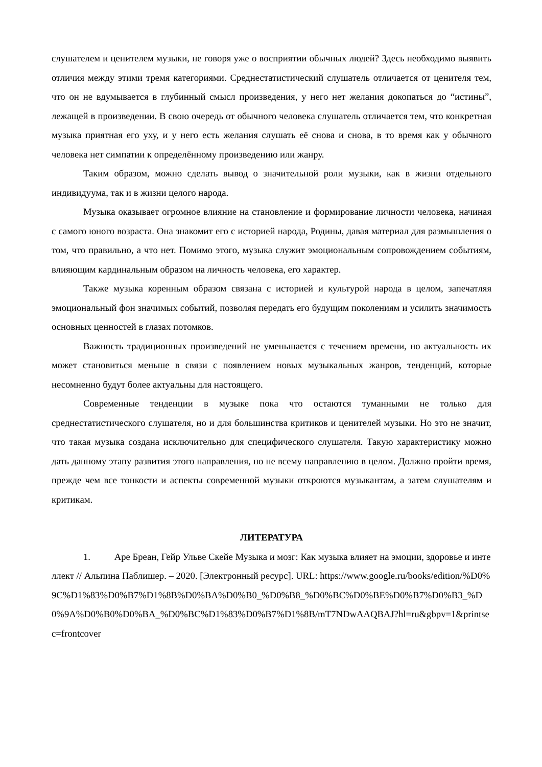слушателем и ценителем музыки, не говоря уже о восприятии обычных людей? Здесь необходимо выявить отличия между этими тремя категориями. Среднестатистический слушатель отличается от ценителя тем, что он не вдумывается в глубинный смысл произведения, у него нет желания докопаться до “истины”, лежащей в произведении. В свою очередь от обычного человека слушатель отличается тем, что конкретная музыка приятная его уху, и у него есть желания слушать её снова и снова, в то время как у обычного человека нет симпатии к определённому произведению или жанру.
Таким образом, можно сделать вывод о значительной роли музыки, как в жизни отдельного индивидуума, так и в жизни целого народа.
Музыка оказывает огромное влияние на становление и формирование личности человека, начиная с самого юного возраста. Она знакомит его с историей народа, Родины, давая материал для размышления о том, что правильно, а что нет. Помимо этого, музыка служит эмоциональным сопровождением событиям, влияющим кардинальным образом на личность человека, его характер.
Также музыка коренным образом связана с историей и культурой народа в целом, запечатляя эмоциональный фон значимых событий, позволяя передать его будущим поколениям и усилить значимость основных ценностей в глазах потомков.
Важность традиционных произведений не уменьшается с течением времени, но актуальность их может становиться меньше в связи с появлением новых музыкальных жанров, тенденций, которые несомненно будут более актуальны для настоящего.
Современные тенденции в музыке пока что остаются туманными не только для среднестатистического слушателя, но и для большинства критиков и ценителей музыки. Но это не значит, что такая музыка создана исключительно для специфического слушателя. Такую характеристику можно дать данному этапу развития этого направления, но не всему направлению в целом. Должно пройти время, прежде чем все тонкости и аспекты современной музыки откроются музыкантам, а затем слушателям и критикам.
ЛИТЕРАТУРА
1. Аре Бреан, Гейр Ульве Скейе Музыка и мозг: Как музыка влияет на эмоции, здоровье и интеллект // Альпина Паблишер. – 2020. [Электронный ресурс]. URL: https://www.google.ru/books/edition/%D0%9C%D1%83%D0%B7%D1%8B%D0%BA%D0%B0_%D0%B8_%D0%BC%D0%BE%D0%B7%D0%B3_%D0%9A%D0%B0%D0%BA_%D0%BC%D1%83%D0%B7%D1%8B/mT7NDwAAQBAJ?hl=ru&gbpv=1&printsec=frontcover